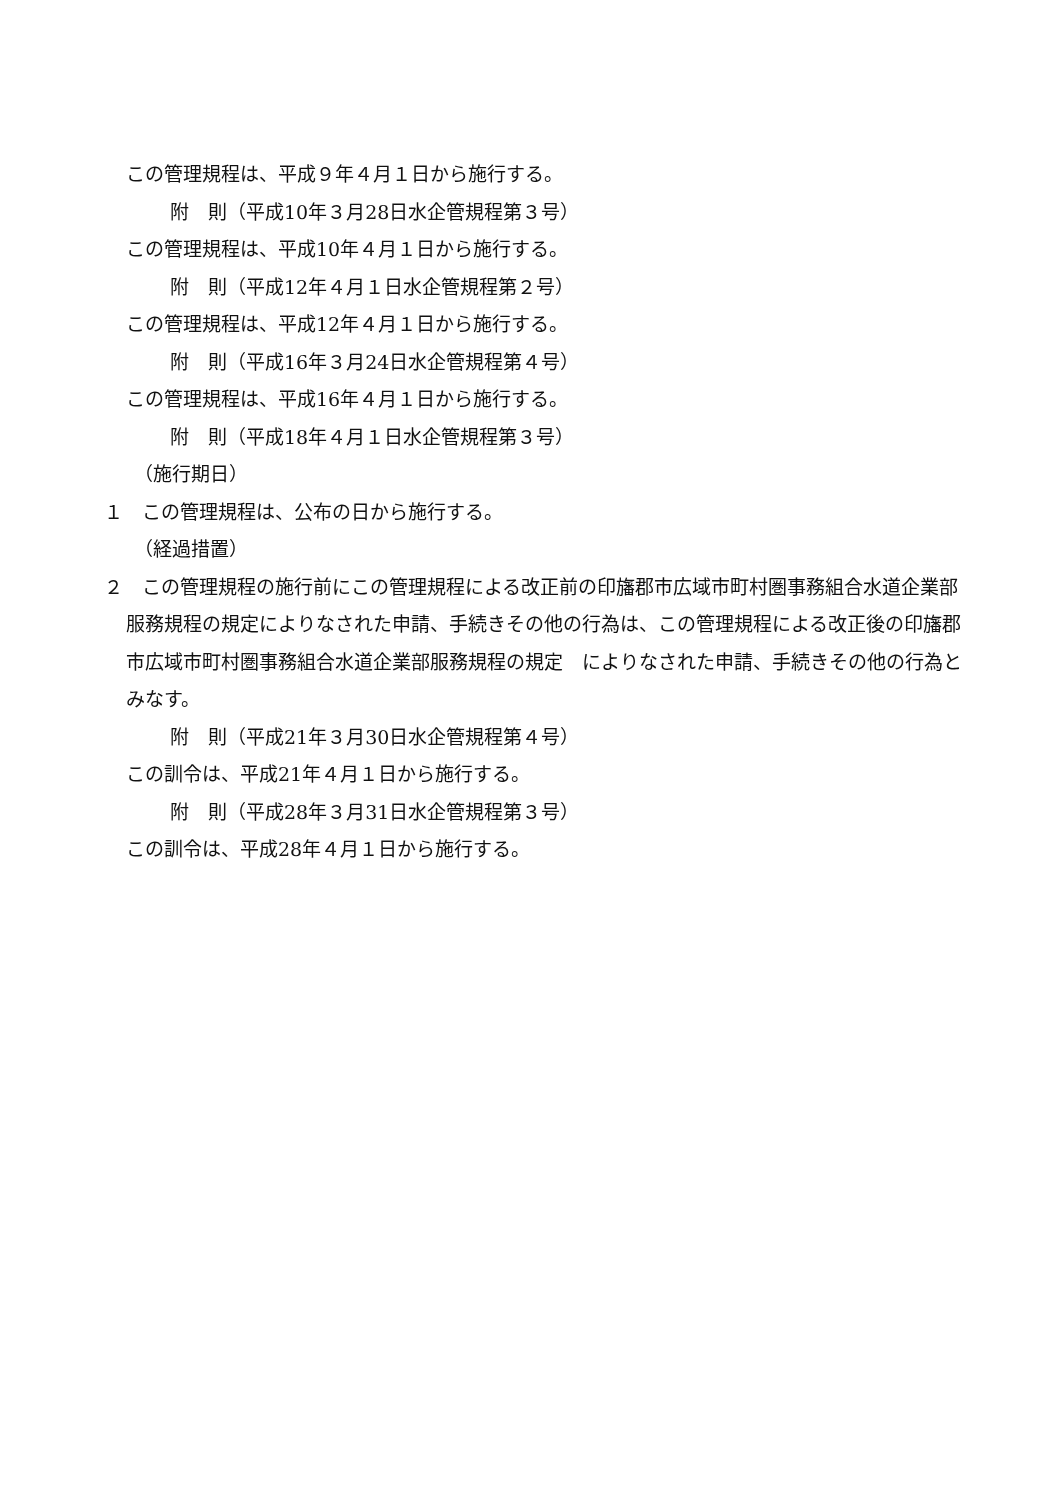この管理規程は、平成９年４月１日から施行する。
附　則（平成10年３月28日水企管規程第３号）
この管理規程は、平成10年４月１日から施行する。
附　則（平成12年４月１日水企管規程第２号）
この管理規程は、平成12年４月１日から施行する。
附　則（平成16年３月24日水企管規程第４号）
この管理規程は、平成16年４月１日から施行する。
附　則（平成18年４月１日水企管規程第３号）
（施行期日）
１　この管理規程は、公布の日から施行する。
（経過措置）
２　この管理規程の施行前にこの管理規程による改正前の印旛郡市広域市町村圏事務組合水道企業部服務規程の規定によりなされた申請、手続きその他の行為は、この管理規程による改正後の印旛郡市広域市町村圏事務組合水道企業部服務規程の規定　によりなされた申請、手続きその他の行為とみなす。
附　則（平成21年３月30日水企管規程第４号）
この訓令は、平成21年４月１日から施行する。
附　則（平成28年３月31日水企管規程第３号）
この訓令は、平成28年４月１日から施行する。